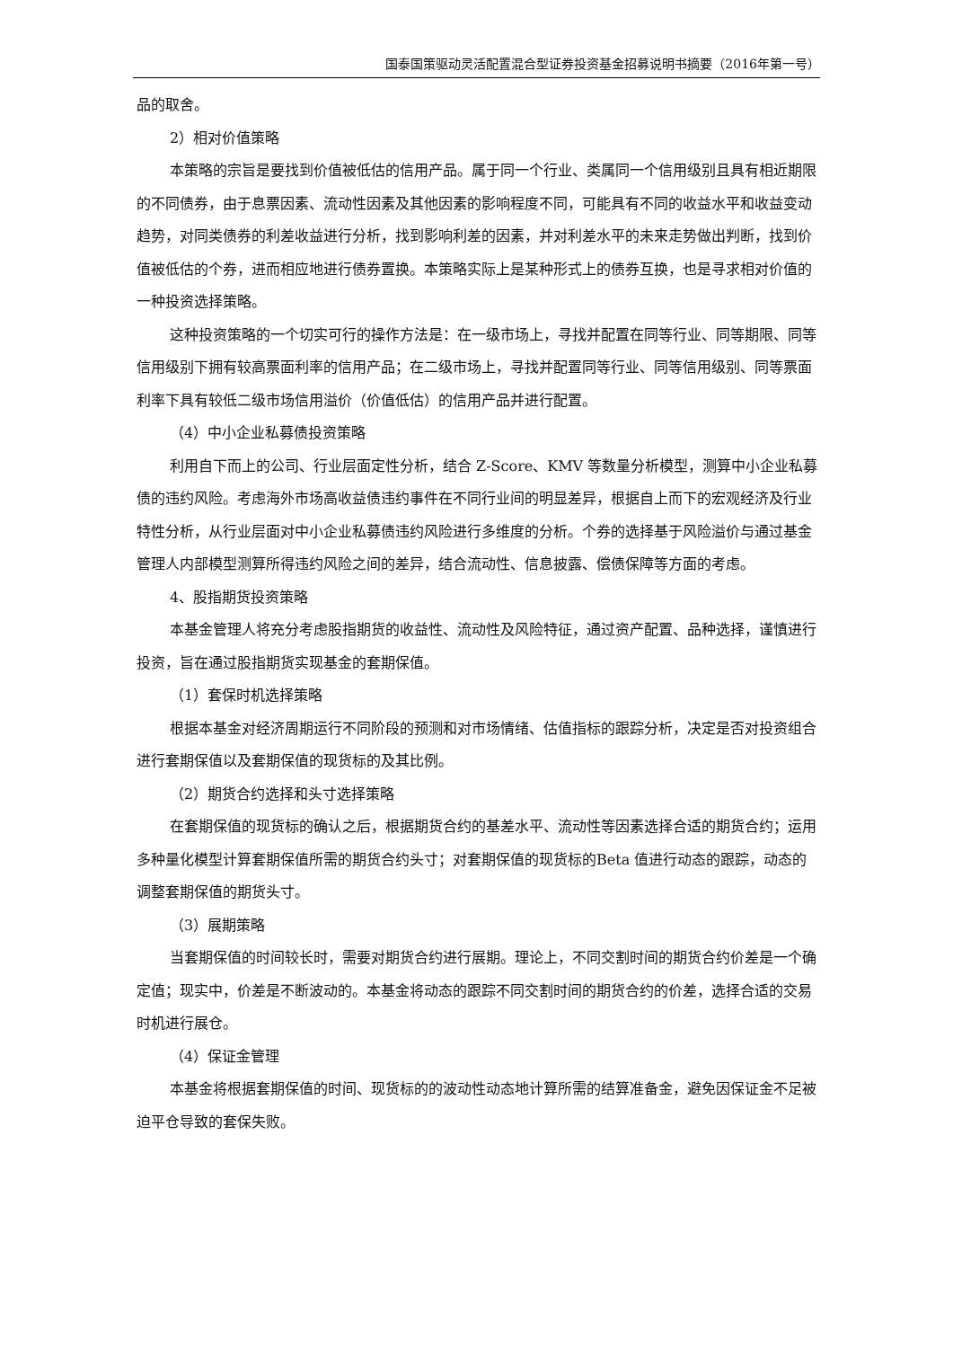国泰国策驱动灵活配置混合型证券投资基金招募说明书摘要（2016年第一号）
品的取舍。
2）相对价值策略
本策略的宗旨是要找到价值被低估的信用产品。属于同一个行业、类属同一个信用级别且具有相近期限的不同债券，由于息票因素、流动性因素及其他因素的影响程度不同，可能具有不同的收益水平和收益变动趋势，对同类债券的利差收益进行分析，找到影响利差的因素，并对利差水平的未来走势做出判断，找到价值被低估的个券，进而相应地进行债券置换。本策略实际上是某种形式上的债券互换，也是寻求相对价值的一种投资选择策略。
这种投资策略的一个切实可行的操作方法是：在一级市场上，寻找并配置在同等行业、同等期限、同等信用级别下拥有较高票面利率的信用产品；在二级市场上，寻找并配置同等行业、同等信用级别、同等票面利率下具有较低二级市场信用溢价（价值低估）的信用产品并进行配置。
（4）中小企业私募债投资策略
利用自下而上的公司、行业层面定性分析，结合 Z-Score、KMV 等数量分析模型，测算中小企业私募债的违约风险。考虑海外市场高收益债违约事件在不同行业间的明显差异，根据自上而下的宏观经济及行业特性分析，从行业层面对中小企业私募债违约风险进行多维度的分析。个券的选择基于风险溢价与通过基金管理人内部模型测算所得违约风险之间的差异，结合流动性、信息披露、偿债保障等方面的考虑。
4、股指期货投资策略
本基金管理人将充分考虑股指期货的收益性、流动性及风险特征，通过资产配置、品种选择，谨慎进行投资，旨在通过股指期货实现基金的套期保值。
（1）套保时机选择策略
根据本基金对经济周期运行不同阶段的预测和对市场情绪、估值指标的跟踪分析，决定是否对投资组合进行套期保值以及套期保值的现货标的及其比例。
（2）期货合约选择和头寸选择策略
在套期保值的现货标的确认之后，根据期货合约的基差水平、流动性等因素选择合适的期货合约；运用多种量化模型计算套期保值所需的期货合约头寸；对套期保值的现货标的Beta 值进行动态的跟踪，动态的调整套期保值的期货头寸。
（3）展期策略
当套期保值的时间较长时，需要对期货合约进行展期。理论上，不同交割时间的期货合约价差是一个确定值；现实中，价差是不断波动的。本基金将动态的跟踪不同交割时间的期货合约的价差，选择合适的交易时机进行展仓。
（4）保证金管理
本基金将根据套期保值的时间、现货标的的波动性动态地计算所需的结算准备金，避免因保证金不足被迫平仓导致的套保失败。